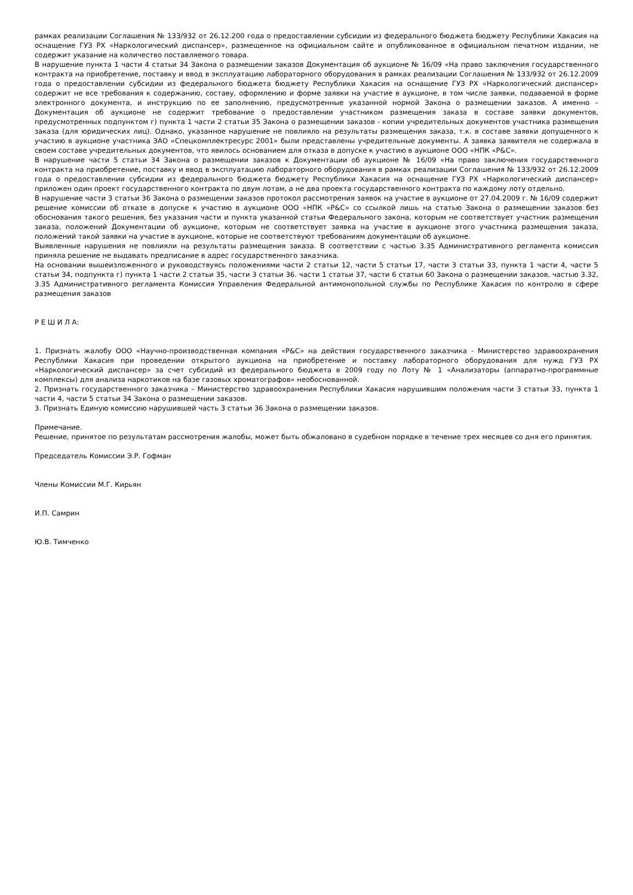рамках реализации Соглашения № 133/932 от 26.12.200 года о предоставлении субсидии из федерального бюджета бюджету Республики Хакасия на оснащение ГУЗ РХ «Наркологический диспансер», размещенное на официальном сайте и опубликованное в официальном печатном издании, не содержит указание на количество поставляемого товара.
В нарушение пункта 1 части 4 статьи 34 Закона о размещении заказов Документация об аукционе № 16/09 «На право заключения государственного контракта на приобретение, поставку и ввод в эксплуатацию лабораторного оборудования в рамках реализации Соглашения № 133/932 от 26.12.2009 года о предоставлении субсидии из федерального бюджета бюджету Республики Хакасия на оснащение ГУЗ РХ «Наркологический диспансер» содержит не все требования к содержанию, составу, оформлению и форме заявки на участие в аукционе, в том числе заявки, подаваемой в форме электронного документа, и инструкцию по ее заполнению, предусмотренные указанной нормой Закона о размещении заказов. А именно – Документация об аукционе не содержит требование о предоставлении участником размещения заказа в составе заявки документов, предусмотренных подпунктом г) пункта 1 части 2 статьи 35 Закона о размещении заказов - копии учредительных документов участника размещения заказа (для юридических лиц). Однако, указанное нарушение не повлияло на результаты размещения заказа, т.к. в составе заявки допущенного к участию в аукционе участника ЗАО «Спецкомплектресурс 2001» были представлены учредительные документы. А заявка заявителя не содержала в своем составе учредительных документов, что явилось основанием для отказа в допуске к участию в аукционе ООО «НПК «Р&С».
В нарушение части 5 статьи 34 Закона о размещении заказов к Документации об аукционе № 16/09 «На право заключения государственного контракта на приобретение, поставку и ввод в эксплуатацию лабораторного оборудования в рамках реализации Соглашения № 133/932 от 26.12.2009 года о предоставлении субсидии из федерального бюджета бюджету Республики Хакасия на оснащение ГУЗ РХ «Наркологический диспансер» приложен один проект государственного контракта по двум лотам, а не два проекта государственного контракта по каждому лоту отдельно.
В нарушение части 3 статьи 36 Закона о размещении заказов протокол рассмотрения заявок на участие в аукционе от 27.04.2009 г. № 16/09 содержит решение комиссии об отказе в допуске к участию в аукционе ООО «НПК «Р&С» со ссылкой лишь на статью Закона о размещении заказов без обоснования такого решения, без указания части и пункта указанной статьи Федерального закона, которым не соответствует участник размещения заказа, положений Документации об аукционе, которым не соответствует заявка на участие в аукционе этого участника размещения заказа, положений такой заявки на участие в аукционе, которые не соответствуют требованиям документации об аукционе.
Выявленные нарушения не повлияли на результаты размещения заказа. В соответствии с частью 3.35 Административного регламента комиссия приняла решение не выдавать предписание в адрес государственного заказчика.
На основании вышеизложенного и руководствуясь положениями части 2 статьи 12, части 5 статьи 17, части 3 статьи 33, пункта 1 части 4, части 5 статьи 34, подпункта г) пункта 1 части 2 статьи 35, части 3 статьи 36. части 1 статьи 37, части 6 статьи 60 Закона о размещении заказов, частью 3.32, 3.35 Административного регламента Комиссия Управления Федеральной антимонопольной службы по Республике Хакасия по контролю в сфере размещения заказов
Р Е Ш И Л А:
1. Признать жалобу ООО «Научно-производственная компания «Р&С» на действия государственного заказчика - Министерство здравоохранения Республики Хакасия при проведении открытого аукциона на приобретение и поставку лабораторного оборудования для нужд ГУЗ РХ «Наркологический диспансер» за счет субсидий из федерального бюджета в 2009 году по Лоту № 1 «Анализаторы (аппаратно-программные комплексы) для анализа наркотиков на базе газовых хроматографов» необоснованной.
2. Признать государственного заказчика – Министерство здравоохранения Республики Хакасия нарушившим положения части 3 статьи 33, пункта 1 части 4, части 5 статьи 34 Закона о размещении заказов.
3. Признать Единую комиссию нарушившей часть 3 статьи 36 Закона о размещении заказов.
Примечание.
Решение, принятое по результатам рассмотрения жалобы, может быть обжаловано в судебном порядке в течение трех месяцев со дня его принятия.
Председатель Комиссии Э.Р. Гофман
Члены Комиссии М.Г. Кирьян
И.П. Самрин
Ю.В. Тимченко